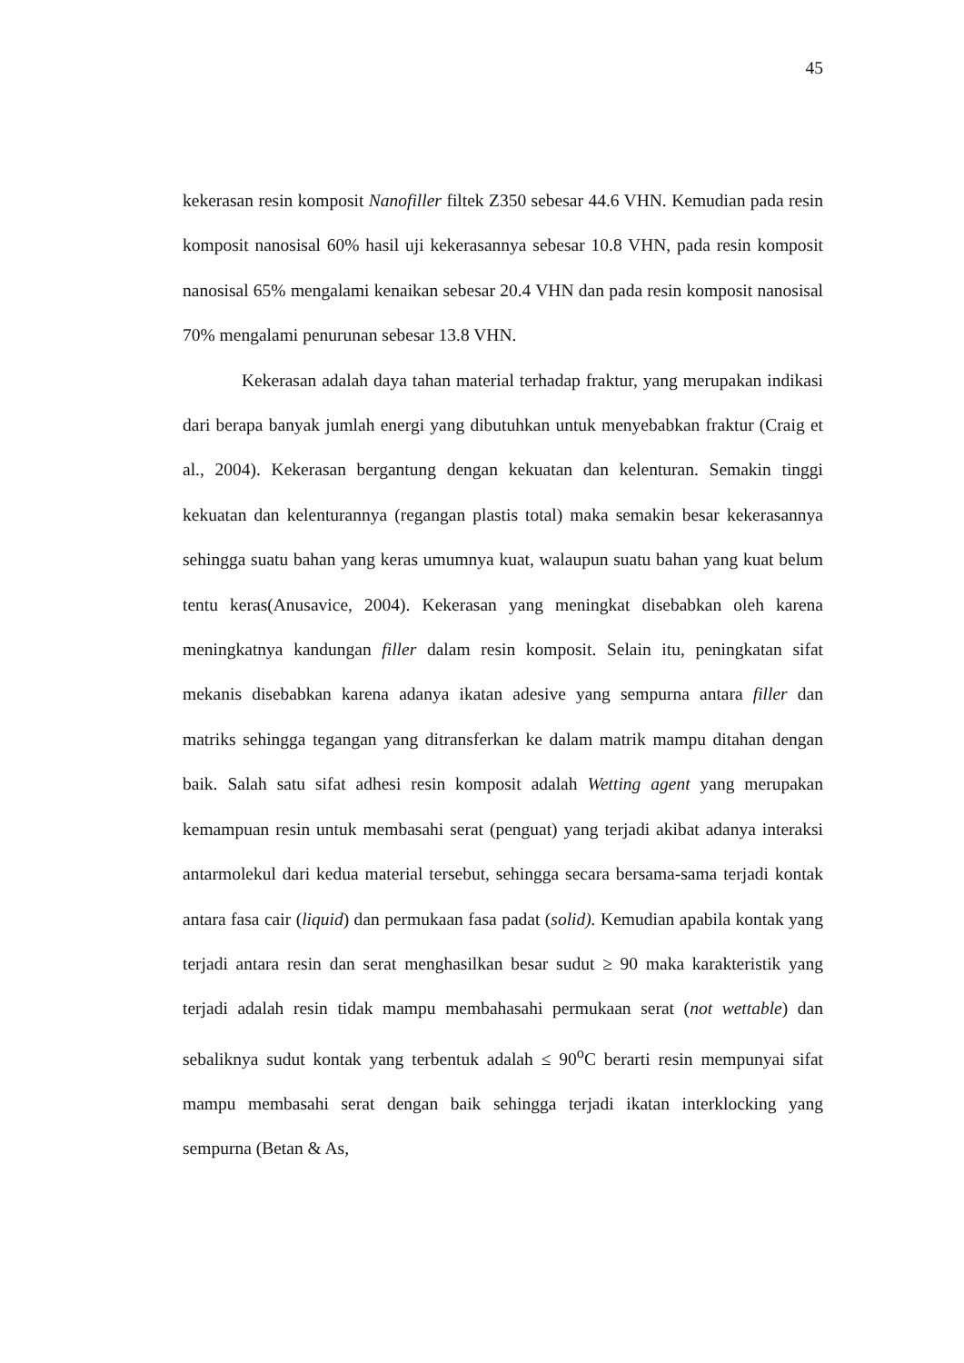45
kekerasan resin komposit Nanofiller filtek Z350 sebesar 44.6 VHN. Kemudian pada resin komposit nanosisal 60% hasil uji kekerasannya sebesar 10.8 VHN, pada resin komposit nanosisal 65% mengalami kenaikan sebesar 20.4 VHN dan pada resin komposit nanosisal 70% mengalami penurunan sebesar 13.8 VHN.
Kekerasan adalah daya tahan material terhadap fraktur, yang merupakan indikasi dari berapa banyak jumlah energi yang dibutuhkan untuk menyebabkan fraktur (Craig et al., 2004). Kekerasan bergantung dengan kekuatan dan kelenturan. Semakin tinggi kekuatan dan kelenturannya (regangan plastis total) maka semakin besar kekerasannya sehingga suatu bahan yang keras umumnya kuat, walaupun suatu bahan yang kuat belum tentu keras(Anusavice, 2004). Kekerasan yang meningkat disebabkan oleh karena meningkatnya kandungan filler dalam resin komposit. Selain itu, peningkatan sifat mekanis disebabkan karena adanya ikatan adesive yang sempurna antara filler dan matriks sehingga tegangan yang ditransferkan ke dalam matrik mampu ditahan dengan baik. Salah satu sifat adhesi resin komposit adalah Wetting agent yang merupakan kemampuan resin untuk membasahi serat (penguat) yang terjadi akibat adanya interaksi antarmolekul dari kedua material tersebut, sehingga secara bersama-sama terjadi kontak antara fasa cair (liquid) dan permukaan fasa padat (solid). Kemudian apabila kontak yang terjadi antara resin dan serat menghasilkan besar sudut ≥ 90 maka karakteristik yang terjadi adalah resin tidak mampu membahasahi permukaan serat (not wettable) dan sebaliknya sudut kontak yang terbentuk adalah ≤ 90<sup>o</sup>C berarti resin mempunyai sifat mampu membasahi serat dengan baik sehingga terjadi ikatan interklocking yang sempurna (Betan & As,